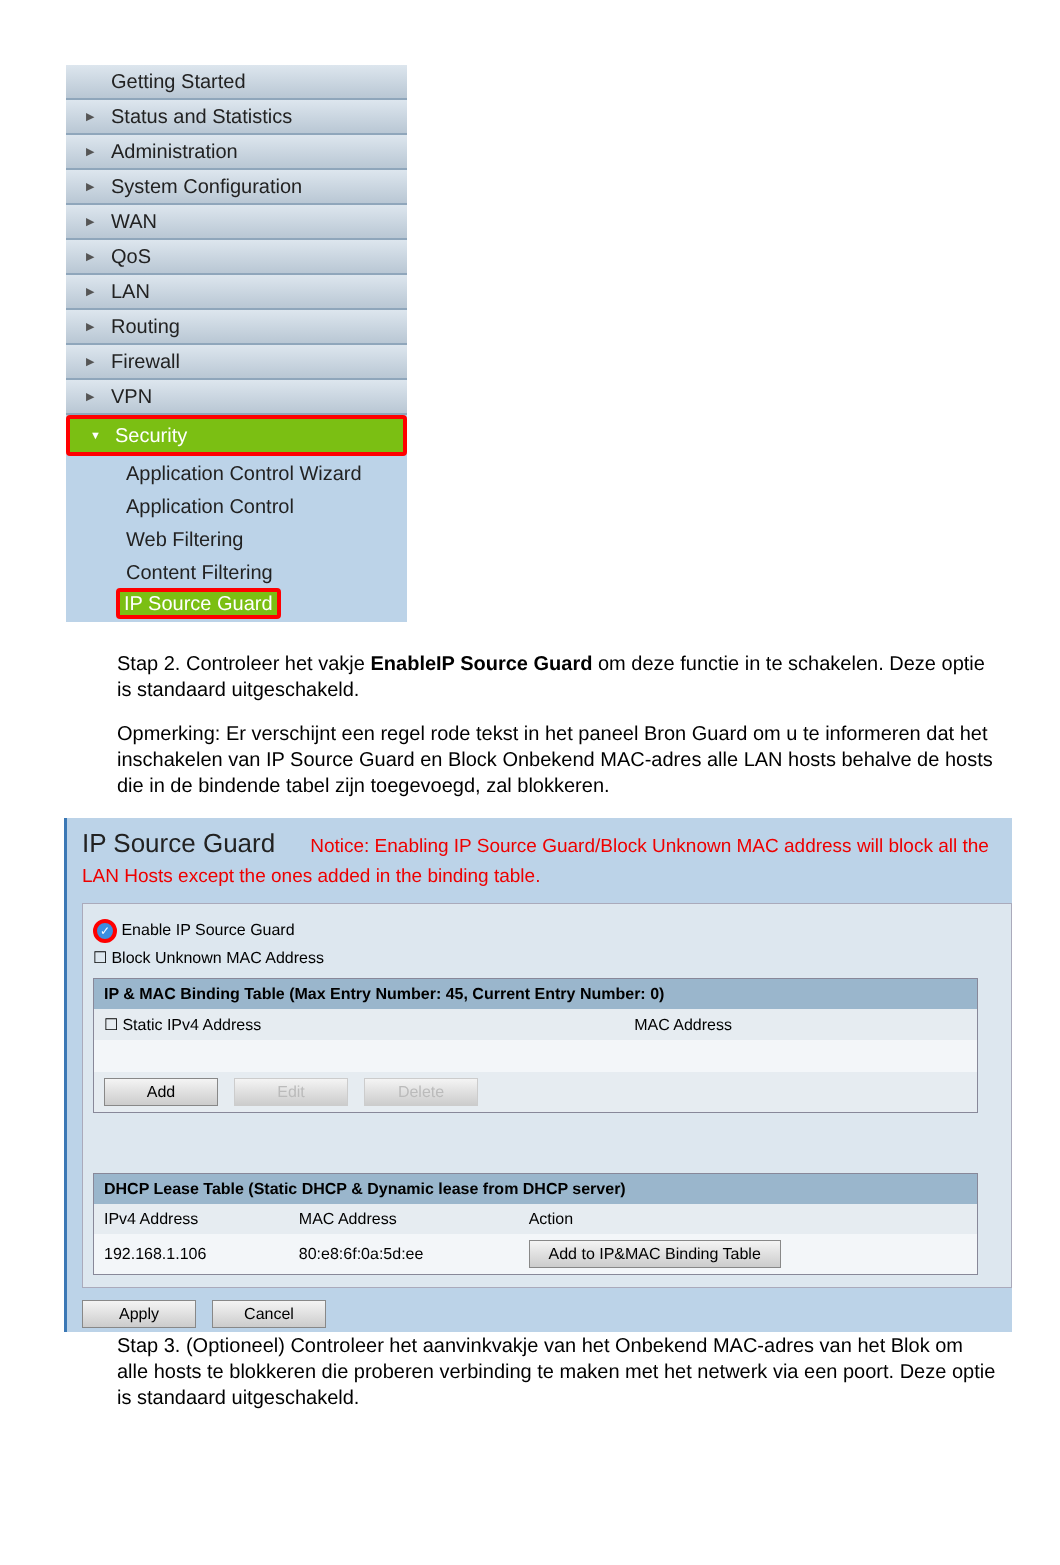Getting Started
▶ Status and Statistics
▶ Administration
▶ System Configuration
▶ WAN
▶ QoS
▶ LAN
▶ Routing
▶ Firewall
▶ VPN
▼ Security
Application Control Wizard
Application Control
Web Filtering
Content Filtering
IP Source Guard
Stap 2. Controleer het vakje EnableIP Source Guard om deze functie in te schakelen. Deze optie is standaard uitgeschakeld.
Opmerking: Er verschijnt een regel rode tekst in het paneel Bron Guard om u te informeren dat het inschakelen van IP Source Guard en Block Onbekend MAC-adres alle LAN hosts behalve de hosts die in de bindende tabel zijn toegevoegd, zal blokkeren.
IP Source Guard Notice: Enabling IP Source Guard/Block Unknown MAC address will block all the LAN Hosts except the ones added in the binding table.
✓ Enable IP Source Guard
☐ Block Unknown MAC Address
| IP & MAC Binding Table (Max Entry Number: 45, Current Entry Number: 0) | |
| --- | --- |
| ☐ Static IPv4 Address | MAC Address |
| Add Edit Delete | |
| DHCP Lease Table (Static DHCP & Dynamic lease from DHCP server) | | |
| --- | --- | --- |
| IPv4 Address | MAC Address | Action |
| 192.168.1.106 | 80:e8:6f:0a:5d:ee | Add to IP&MAC Binding Table |
Apply Cancel
Stap 3. (Optioneel) Controleer het aanvinkvakje van het Onbekend MAC-adres van het Blok om alle hosts te blokkeren die proberen verbinding te maken met het netwerk via een poort. Deze optie is standaard uitgeschakeld.